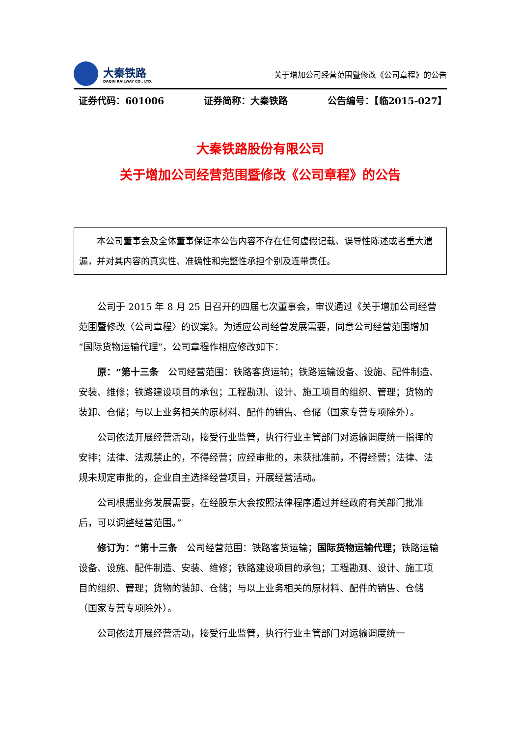大秦铁路
DAQIN RAILWAY CO., LTD.
关于增加公司经营范围暨修改《公司章程》的公告
证券代码：601006 证券简称：大秦铁路 公告编号：【临2015-027】
大秦铁路股份有限公司
关于增加公司经营范围暨修改《公司章程》的公告
  本公司董事会及全体董事保证本公告内容不存在任何虚假记载、误导性陈述或者重大遗漏，并对其内容的真实性、准确性和完整性承担个别及连带责任。
公司于 2015 年 8 月 25 日召开的四届七次董事会，审议通过《关于增加公司经营范围暨修改〈公司章程〉的议案》。为适应公司经营发展需要，同意公司经营范围增加“国际货物运输代理”，公司章程作相应修改如下：
原：“第十三条 公司经营范围：铁路客货运输；铁路运输设备、设施、配件制造、安装、维修；铁路建设项目的承包；工程勘测、设计、施工项目的组织、管理；货物的装卸、仓储；与以上业务相关的原材料、配件的销售、仓储（国家专营专项除外）。
公司依法开展经营活动，接受行业监管，执行行业主管部门对运输调度统一指挥的安排；法律、法规禁止的，不得经营；应经审批的，未获批准前，不得经营；法律、法规未规定审批的，企业自主选择经营项目，开展经营活动。
公司根据业务发展需要，在经股东大会按照法律程序通过并经政府有关部门批准后，可以调整经营范围。”
修订为：“第十三条 公司经营范围：铁路客货运输；国际货物运输代理；铁路运输设备、设施、配件制造、安装、维修；铁路建设项目的承包；工程勘测、设计、施工项目的组织、管理；货物的装卸、仓储；与以上业务相关的原材料、配件的销售、仓储（国家专营专项除外）。
公司依法开展经营活动，接受行业监管，执行行业主管部门对运输调度统一